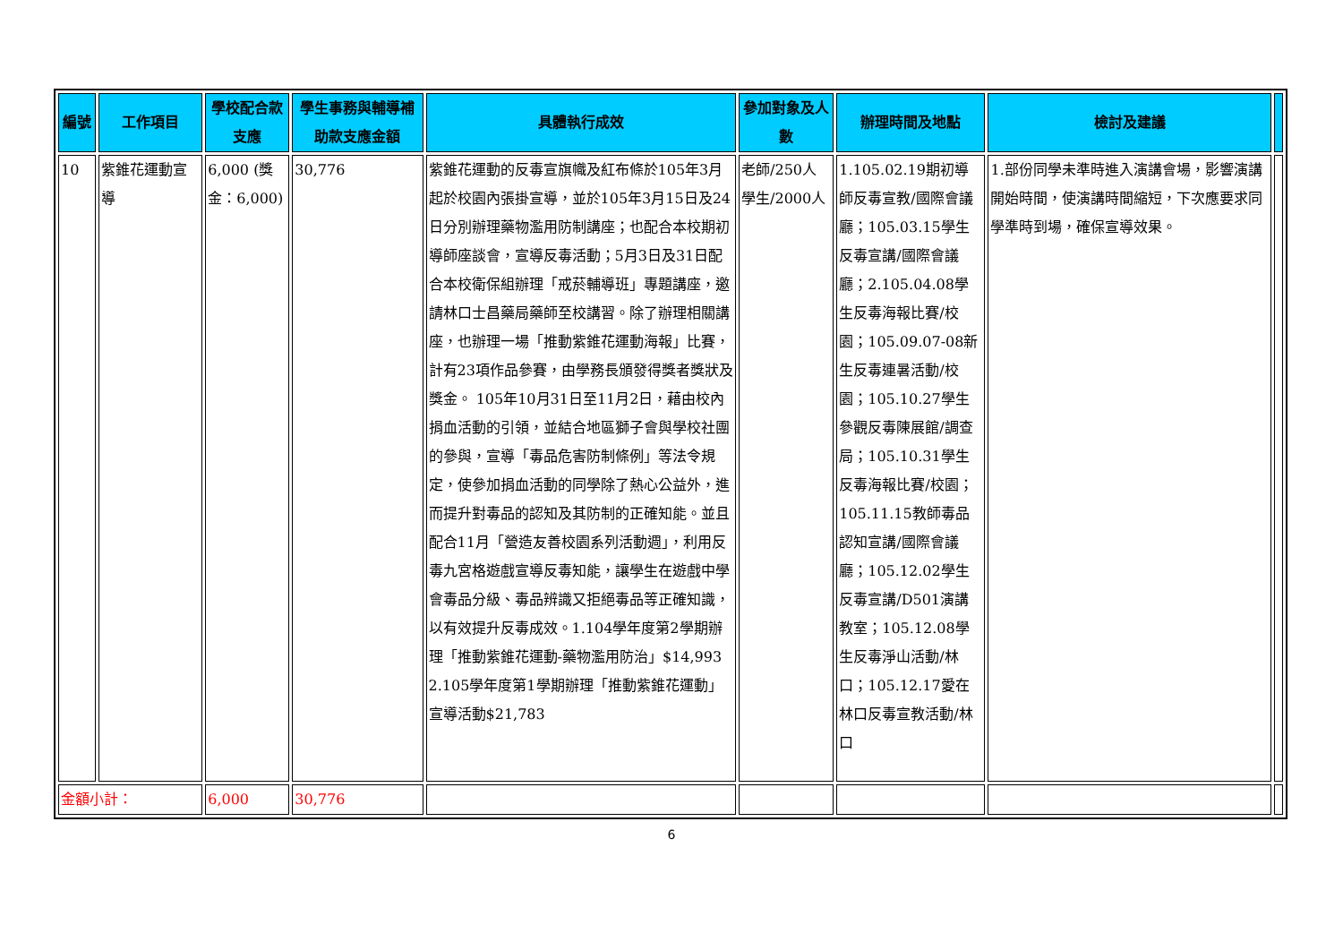| 編號 | 工作項目 | 學校配合款支應 | 學生事務與輔導補助款支應金額 | 具體執行成效 | 參加對象及人數 | 辦理時間及地點 | 檢討及建議 | |
| --- | --- | --- | --- | --- | --- | --- | --- | --- |
| 10 | 紫錐花運動宣導 | 6,000 (獎金：6,000) | 30,776 | 紫錐花運動的反毒宣旗幟及紅布條於105年3月起於校園內張掛宣導，並於105年3月15日及24日分別辦理藥物濫用防制講座；也配合本校期初導師座談會，宣導反毒活動；5月3日及31日配合本校衛保組辦理「戒菸輔導班」專題講座，邀請林口士昌藥局藥師至校講習。除了辦理相關講座，也辦理一場「推動紫錐花運動海報」比賽，計有23項作品參賽，由學務長頒發得獎者獎狀及獎金。 105年10月31日至11月2日，藉由校內捐血活動的引領，並結合地區獅子會與學校社團的參與，宣導「毒品危害防制條例」等法令規定，使參加捐血活動的同學除了熱心公益外，進而提升對毒品的認知及其防制的正確知能。並且配合11月「營造友善校園系列活動週」，利用反毒九宮格遊戲宣導反毒知能，讓學生在遊戲中學會毒品分級、毒品辨識又拒絕毒品等正確知識，以有效提升反毒成效。1.104學年度第2學期辦理「推動紫錐花運動-藥物濫用防治」$14,993 2.105學年度第1學期辦理「推動紫錐花運動」宣導活動$21,783 | 老師/250人 學生/2000人 | 1.105.02.19期初導師反毒宣教/國際會議廳；105.03.15學生反毒宣講/國際會議廳；2.105.04.08學生反毒海報比賽/校園；105.09.07-08新生反毒連暑活動/校園；105.10.27學生參觀反毒陳展館/調查局；105.10.31學生反毒海報比賽/校園；105.11.15教師毒品認知宣講/國際會議廳；105.12.02學生反毒宣講/D501演講教室；105.12.08學生反毒淨山活動/林口；105.12.17愛在林口反毒宣教活動/林口 | 1.部份同學未準時進入演講會場，影響演講開始時間，使演講時間縮短，下次應要求同學準時到場，確保宣導效果。 | |
| 金額小計： | | 6,000 | 30,776 | | | | | |
6